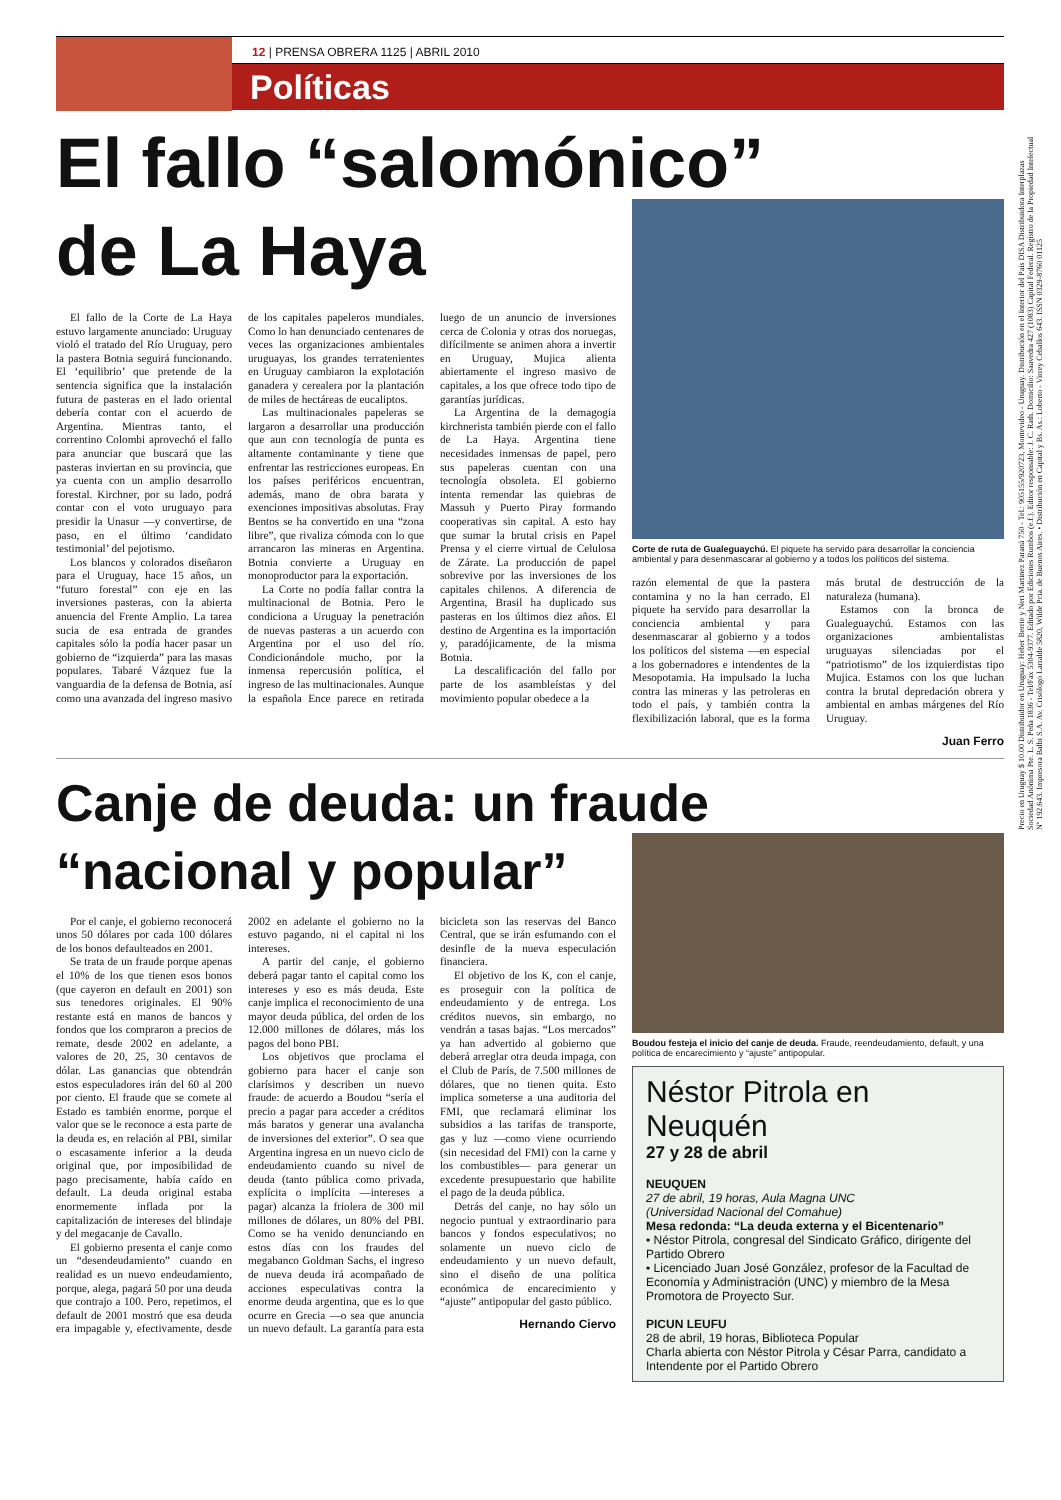12 | PRENSA OBRERA 1125 | ABRIL 2010
Políticas
El fallo “salomónico”
de La Haya
El fallo de la Corte de La Haya estuvo largamente anunciado: Uruguay violó el tratado del Río Uruguay, pero la pastera Botnia seguirá funcionando. El ‘equilibrio’ que pretende de la sentencia significa que la instalación futura de pasteras en el lado oriental debería contar con el acuerdo de Argentina. Mientras tanto, el correntino Colombi aprovechó el fallo para anunciar que buscará que las pasteras inviertan en su provincia, que ya cuenta con un amplio desarrollo forestal. Kirchner, por su lado, podrá contar con el voto uruguayo para presidir la Unasur —y convertirse, de paso, en el último ‘candidato testimonial’ del pejotismo.
Los blancos y colorados diseñaron para el Uruguay, hace 15 años, un “futuro forestal” con eje en las inversiones pasteras, con la abierta anuencia del Frente Amplio. La tarea sucia de esa entrada de grandes capitales sólo la podía hacer pasar un gobierno de “izquierda” para las masas populares. Tabaré Vázquez fue la vanguardia de la defensa de Botnia, así como una avanzada del ingreso masivo de los capitales papeleros mundiales. Como lo han denunciado centenares de veces las organizaciones ambientales uruguayas, los grandes terratenientes en Uruguay cambiaron la explotación ganadera y cerealera por la plantación de miles de hectáreas de eucaliptos.
Las multinacionales papeleras se largaron a desarrollar una producción que aun con tecnología de punta es altamente contaminante y tiene que enfrentar las restricciones europeas. En los países periféricos encuentran, además, mano de obra barata y exenciones impositivas absolutas. Fray Bentos se ha convertido en una “zona libre”, que rivaliza cómoda con lo que arrancaron las mineras en Argentina. Botnia convierte a Uruguay en monoproductor para la exportación.
La Corte no podía fallar contra la multinacional de Botnia. Pero le condiciona a Uruguay la penetración de nuevas pasteras a un acuerdo con Argentina por el uso del río. Condicionándole mucho, por la inmensa repercusión política, el ingreso de las multinacionales. Aunque la española Ence parece en retirada luego de un anuncio de inversiones cerca de Colonia y otras dos noruegas, difícilmente se animen ahora a invertir en Uruguay, Mujica alienta abiertamente el ingreso masivo de capitales, a los que ofrece todo tipo de garantías jurídicas.
La Argentina de la demagogia kirchnerista también pierde con el fallo de La Haya. Argentina tiene necesidades inmensas de papel, pero sus papeleras cuentan con una tecnología obsoleta. El gobierno intenta remendar las quiebras de Massuh y Puerto Piray formando cooperativas sin capital. A esto hay que sumar la brutal crisis en Papel Prensa y el cierre virtual de Celulosa de Zárate. La producción de papel sobrevive por las inversiones de los capitales chilenos. A diferencia de Argentina, Brasil ha duplicado sus pasteras en los últimos diez años. El destino de Argentina es la importación y, paradójicamente, de la misma Botnia.
La descalificación del fallo por parte de los asambleístas y del movimiento popular obedece a la
Corte de ruta de Gualeguaychú. El piquete ha servido para desarrollar la conciencia ambiental y para desenmascarar al gobierno y a todos los políticos del sistema.
razón elemental de que la pastera contamina y no la han cerrado. El piquete ha servido para desarrollar la conciencia ambiental y para desenmascarar al gobierno y a todos los políticos del sistema —en especial a los gobernadores e intendentes de la Mesopotamia. Ha impulsado la lucha contra las mineras y las petroleras en todo el país, y también contra la flexibilización laboral, que es la forma más brutal de destrucción de la naturaleza (humana).
Estamos con la bronca de Gualeguaychú. Estamos con las organizaciones ambientalistas uruguayas silenciadas por el “patriotismo” de los izquierdistas tipo Mujica. Estamos con los que luchan contra la brutal depredación obrera y ambiental en ambas márgenes del Río Uruguay.
Juan Ferro
Canje de deuda: un fraude
“nacional y popular”
Por el canje, el gobierno reconocerá unos 50 dólares por cada 100 dólares de los bonos defaulteados en 2001.
Se trata de un fraude porque apenas el 10% de los que tienen esos bonos (que cayeron en default en 2001) son sus tenedores originales. El 90% restante está en manos de bancos y fondos que los compraron a precios de remate, desde 2002 en adelante, a valores de 20, 25, 30 centavos de dólar. Las ganancias que obtendrán estos especuladores irán del 60 al 200 por ciento. El fraude que se comete al Estado es también enorme, porque el valor que se le reconoce a esta parte de la deuda es, en relación al PBI, similar o escasamente inferior a la deuda original que, por imposibilidad de pago precisamente, había caído en default. La deuda original estaba enormemente inflada por la capitalización de intereses del blindaje y del megacanje de Cavallo.
El gobierno presenta el canje como un “desendeudamiento” cuando en realidad es un nuevo endeudamiento, porque, alega, pagará 50 por una deuda que contrajo a 100. Pero, repetimos, el default de 2001 mostró que esa deuda era impagable y, efectivamente, desde 2002 en adelante el gobierno no la estuvo pagando, ni el capital ni los intereses.
A partir del canje, el gobierno deberá pagar tanto el capital como los intereses y eso es más deuda. Este canje implica el reconocimiento de una mayor deuda pública, del orden de los 12.000 millones de dólares, más los pagos del bono PBI.
Los objetivos que proclama el gobierno para hacer el canje son clarísimos y describen un nuevo fraude: de acuerdo a Boudou “sería el precio a pagar para acceder a créditos más baratos y generar una avalancha de inversiones del exterior”. O sea que Argentina ingresa en un nuevo ciclo de endeudamiento cuando su nivel de deuda (tanto pública como privada, explícita o implícita —intereses a pagar) alcanza la friolera de 300 mil millones de dólares, un 80% del PBI. Como se ha venido denunciando en estos días con los fraudes del megabanco Goldman Sachs, el ingreso de nueva deuda irá acompañado de acciones especulativas contra la enorme deuda argentina, que es lo que ocurre en Grecia —o sea que anuncia un nuevo default. La garantía para esta bicicleta son las reservas del Banco Central, que se irán esfumando con el desinfle de la nueva especulación financiera.
El objetivo de los K, con el canje, es proseguir con la política de endeudamiento y de entrega. Los créditos nuevos, sin embargo, no vendrán a tasas bajas. “Los mercados” ya han advertido al gobierno que deberá arreglar otra deuda impaga, con el Club de París, de 7.500 millones de dólares, que no tienen quita. Esto implica someterse a una auditoria del FMI, que reclamará eliminar los subsidios a las tarifas de transporte, gas y luz —como viene ocurriendo (sin necesidad del FMI) con la carne y los combustibles— para generar un excedente presupuestario que habilite el pago de la deuda pública.
Detrás del canje, no hay sólo un negocio puntual y extraordinario para bancos y fondos especulativos; no solamente un nuevo ciclo de endeudamiento y un nuevo default, sino el diseño de una política económica de encarecimiento y “ajuste” antipopular del gasto público.
Hernando Ciervo
Boudou festeja el inicio del canje de deuda. Fraude, reendeudamiento, default, y una política de encarecimiento y “ajuste” antipopular.
Néstor Pitrola en Neuquén
27 y 28 de abril
NEUQUEN
27 de abril, 19 horas, Aula Magna UNC
(Universidad Nacional del Comahue)
Mesa redonda: “La deuda externa y el Bicentenario”
• Néstor Pitrola, congresal del Sindicato Gráfico, dirigente del Partido Obrero
• Licenciado Juan José González, profesor de la Facultad de Economía y Administración (UNC) y miembro de la Mesa Promotora de Proyecto Sur.
PICUN LEUFU
28 de abril, 19 horas, Biblioteca Popular
Charla abierta con Néstor Pitrola y César Parra, candidato a Intendente por el Partido Obrero
Precio en Uruguay $ 10.00 Distribuidor en Uruguay: Heber Berrie y Neri Martinez Paraná 750 - Tel.: 905155/920723, Montevideo - Uruguay. Distribución en el Interior del País DISA Distribuidora Interplazas Sociedad Anónima Pte. L. S. Peña 1836 - Tel/Fax 5304-9377. Editado por Ediciones Rumbos (e.f.). Editor responsable: J. C. Rath. Domicilio: Saavedra 427 (1083) Capital Federal. Registro de la Propiedad Intelectual Nº 192.643. Impresora Balbi S.A. Av. Crisólogo Larralde 5820, Wilde Pcia. de Buenos Aires. • Distribución en Capital y Bs. As.: Loberto - Virrey Ceballos 643. ISSN 0329-8760 01125